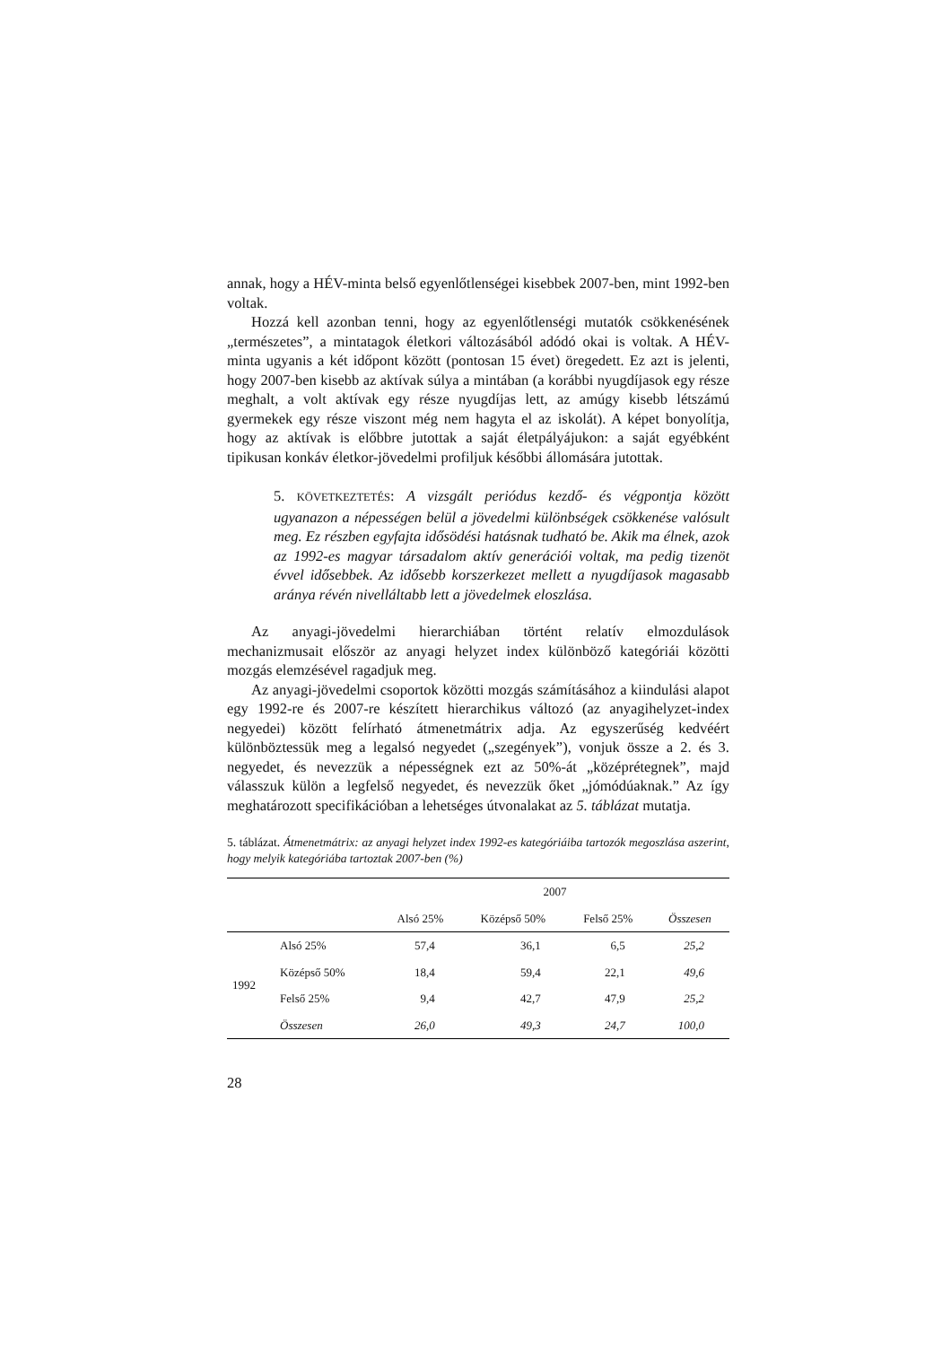annak, hogy a HÉV-minta belső egyenlőtlenségei kisebbek 2007-ben, mint 1992-ben voltak.
Hozzá kell azonban tenni, hogy az egyenlőtlenségi mutatók csökkenésének „természetes”, a mintatagok életkori változásából adódó okai is voltak. A HÉV-minta ugyanis a két időpont között (pontosan 15 évet) öregedett. Ez azt is jelenti, hogy 2007-ben kisebb az aktívak súlya a mintában (a korábbi nyugdíjasok egy része meghalt, a volt aktívak egy része nyugdíjas lett, az amúgy kisebb létszámú gyermekek egy része viszont még nem hagyta el az iskolát). A képet bonyolítja, hogy az aktívak is előbbre jutottak a saját életpályájukon: a saját egyébként tipikusan konkáv életkor-jövedelmi profiljuk későbbi állomására jutottak.
5. KÖVETKEZTETÉS: A vizsgált periódus kezdő- és végpontja között ugyanazon a népességen belül a jövedelmi különbségek csökkenése valósult meg. Ez részben egyfajta idősödési hatásnak tudható be. Akik ma élnek, azok az 1992-es magyar társadalom aktív generációi voltak, ma pedig tizenöt évvel idősebbek. Az idősebb korszerkezet mellett a nyugdíjasok magasabb aránya révén nivelláltabb lett a jövedelmek eloszlása.
Az anyagi-jövedelmi hierarchiában történt relatív elmozdulások mechanizmusait először az anyagi helyzet index különböző kategóriái közötti mozgás elemzésével ragadjuk meg.
Az anyagi-jövedelmi csoportok közötti mozgás számításához a kiindulási alapot egy 1992-re és 2007-re készített hierarchikus változó (az anyagihelyzet-index negyedei) között felírható átmenetmátrix adja. Az egyszerűség kedvéért különböztessük meg a legalsó negyedet („szegények”), vonjuk össze a 2. és 3. negyedet, és nevezzük a népességnek ezt az 50%-át „középrétegnek”, majd válasszuk külön a legfelső negyedet, és nevezzük őket „jómódúaknak.” Az így meghatározott specifikációban a lehetséges útvonalakat az 5. táblázat mutatja.
5. táblázat. Átmenetmátrix: az anyagi helyzet index 1992-es kategóriáiba tartozók megoszlása aszerint, hogy melyik kategóriába tartoztak 2007-ben (%)
| | | 2007 | | | |
| --- | --- | --- | --- | --- | --- |
| | | Alsó 25% | Középső 50% | Felső 25% | Összesen |
| 1992 | Alsó 25% | 57,4 | 36,1 | 6,5 | 25,2 |
| | Középső 50% | 18,4 | 59,4 | 22,1 | 49,6 |
| | Felső 25% | 9,4 | 42,7 | 47,9 | 25,2 |
| | Összesen | 26,0 | 49,3 | 24,7 | 100,0 |
28